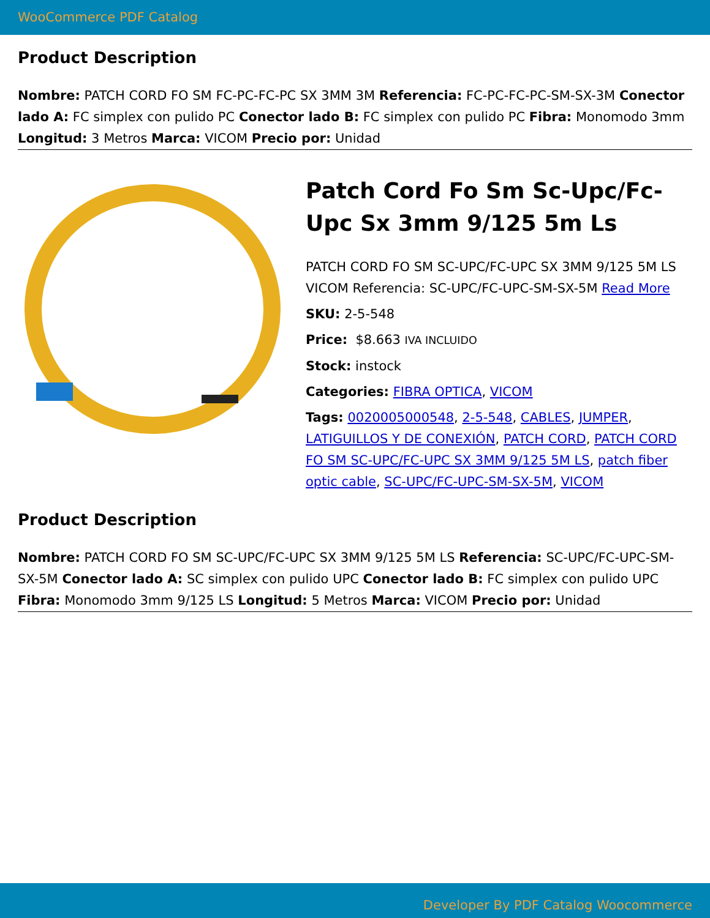WooCommerce PDF Catalog
Product Description
Nombre: PATCH CORD FO SM FC-PC-FC-PC SX 3MM 3M Referencia: FC-PC-FC-PC-SM-SX-3M Conector lado A: FC simplex con pulido PC Conector lado B: FC simplex con pulido PC Fibra: Monomodo 3mm Longitud: 3 Metros Marca: VICOM Precio por: Unidad
Patch Cord Fo Sm Sc-Upc/Fc-Upc Sx 3mm 9/125 5m Ls
PATCH CORD FO SM SC-UPC/FC-UPC SX 3MM 9/125 5M LS VICOM Referencia: SC-UPC/FC-UPC-SM-SX-5M Read More
SKU: 2-5-548
Price: $8.663 IVA INCLUIDO
Stock: instock
Categories: FIBRA OPTICA, VICOM
Tags: 0020005000548, 2-5-548, CABLES, JUMPER, LATIGUILLOS Y DE CONEXIÓN, PATCH CORD, PATCH CORD FO SM SC-UPC/FC-UPC SX 3MM 9/125 5M LS, patch fiber optic cable, SC-UPC/FC-UPC-SM-SX-5M, VICOM
Product Description
Nombre: PATCH CORD FO SM SC-UPC/FC-UPC SX 3MM 9/125 5M LS Referencia: SC-UPC/FC-UPC-SM-SX-5M Conector lado A: SC simplex con pulido UPC Conector lado B: FC simplex con pulido UPC Fibra: Monomodo 3mm 9/125 LS Longitud: 5 Metros Marca: VICOM Precio por: Unidad
Developer By PDF Catalog Woocommerce